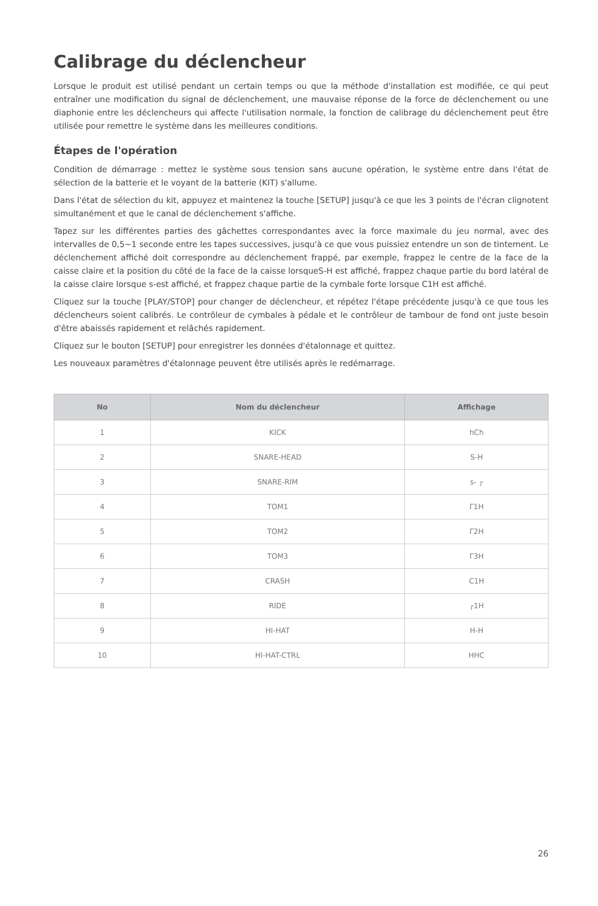Calibrage du déclencheur
Lorsque le produit est utilisé pendant un certain temps ou que la méthode d'installation est modifiée, ce qui peut entraîner une modification du signal de déclenchement, une mauvaise réponse de la force de déclenchement ou une diaphonie entre les déclencheurs qui affecte l'utilisation normale, la fonction de calibrage du déclenchement peut être utilisée pour remettre le système dans les meilleures conditions.
Étapes de l'opération
Condition de démarrage : mettez le système sous tension sans aucune opération, le système entre dans l'état de sélection de la batterie et le voyant de la batterie (KIT) s'allume.
Dans l'état de sélection du kit, appuyez et maintenez la touche [SETUP] jusqu'à ce que les 3 points de l'écran clignotent simultanément et que le canal de déclenchement s'affiche.
Tapez sur les différentes parties des gâchettes correspondantes avec la force maximale du jeu normal, avec des intervalles de 0,5~1 seconde entre les tapes successives, jusqu'à ce que vous puissiez entendre un son de tintement. Le déclenchement affiché doit correspondre au déclenchement frappé, par exemple, frappez le centre de la face de la caisse claire et la position du côté de la face de la caisse lorsqueS-H est affiché, frappez chaque partie du bord latéral de la caisse claire lorsque s-est affiché, et frappez chaque partie de la cymbale forte lorsque C1H est affiché.
Cliquez sur la touche [PLAY/STOP] pour changer de déclencheur, et répétez l'étape précédente jusqu'à ce que tous les déclencheurs soient calibrés. Le contrôleur de cymbales à pédale et le contrôleur de tambour de fond ont juste besoin d'être abaissés rapidement et relâchés rapidement.
Cliquez sur le bouton [SETUP] pour enregistrer les données d'étalonnage et quittez.
Les nouveaux paramètres d'étalonnage peuvent être utilisés après le redémarrage.
| No | Nom du déclencheur | Affichage |
| --- | --- | --- |
| 1 | KICK | hCh |
| 2 | SNARE-HEAD | S-H |
| 3 | SNARE-RIM | s- ┌ |
| 4 | TOM1 | Γ1H |
| 5 | TOM2 | Γ2H |
| 6 | TOM3 | Γ3H |
| 7 | CRASH | C1H |
| 8 | RIDE | ┌1H |
| 9 | HI-HAT | H-H |
| 10 | HI-HAT-CTRL | HHC |
26